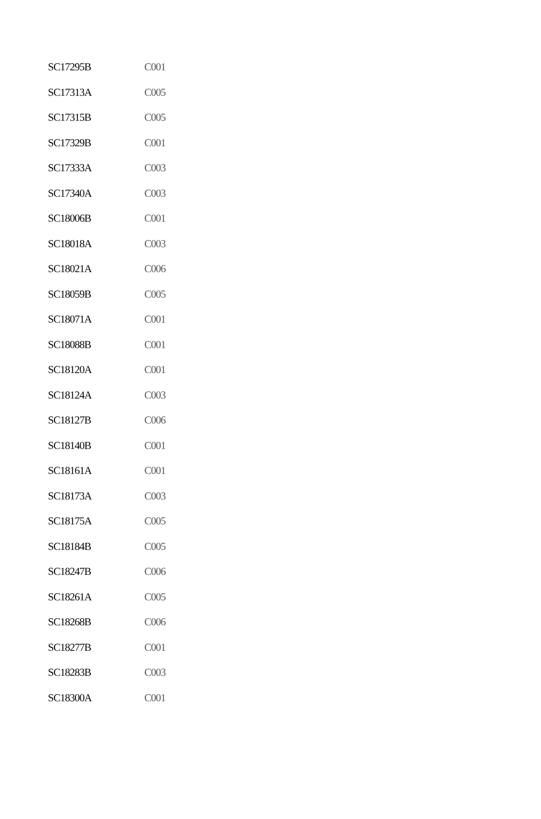| SC17295B | C001 |
| SC17313A | C005 |
| SC17315B | C005 |
| SC17329B | C001 |
| SC17333A | C003 |
| SC17340A | C003 |
| SC18006B | C001 |
| SC18018A | C003 |
| SC18021A | C006 |
| SC18059B | C005 |
| SC18071A | C001 |
| SC18088B | C001 |
| SC18120A | C001 |
| SC18124A | C003 |
| SC18127B | C006 |
| SC18140B | C001 |
| SC18161A | C001 |
| SC18173A | C003 |
| SC18175A | C005 |
| SC18184B | C005 |
| SC18247B | C006 |
| SC18261A | C005 |
| SC18268B | C006 |
| SC18277B | C001 |
| SC18283B | C003 |
| SC18300A | C001 |